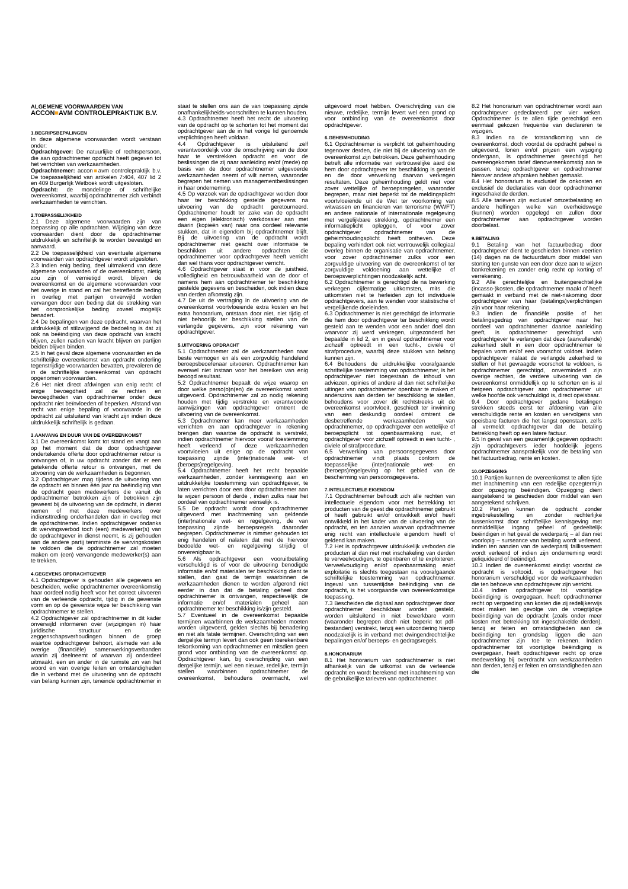ALGEMENE VOORWAARDEN VAN
ACCON■AVM CONTROLEPRAKTIJK B.V.
1.BEGRIPSBEPALINGEN
In deze algemene voorwaarden wordt verstaan onder:
Opdrachtgever: De natuurlijke of rechtspersoon, die aan opdrachtnemer opdracht heeft gegeven tot het verrichten van werkzaamheden.
Opdrachtnemer: accon■avm controlepraktijk b.v. De toepasselijkheid van artikelen 7:404, 407 lid 2 en 409 Burgerlijk Wetboek wordt uitgesloten.
Opdracht: de mondelinge of schriftelijke overeenkomst, waarbij opdrachtnemer zich verbindt werkzaamheden te verrichten.
2.TOEPASSELIJKHEID
2.1 Deze algemene voorwaarden zijn van toepassing op alle opdrachten. Wijziging van deze voorwaarden dient door de opdrachtnemer uitdrukkelijk en schriftelijk te worden bevestigd en aanvaard.
2.2 De toepasselijkheid van eventuele algemene voorwaarden van opdrachtgever wordt uitgesloten.
2.3 Indien enig beding, deel uitmakend van deze algemene voorwaarden of de overeenkomst, nietig zou zijn of vernietigd wordt, blijven de overeenkomst en de algemene voorwaarden voor het overige in stand en zal het betreffende beding in overleg met partijen onverwijld worden vervangen door een beding dat de strekking van het oorspronkelijke beding zoveel mogelijk benadert.
2.4 De bepalingen van deze opdracht, waarvan het uitdrukkelijk of stilzwijgend de bedoeling is dat zij ook na beëindiging van deze opdracht van kracht blijven, zullen nadien van kracht blijven en partijen beiden blijven binden.
2.5 In het geval deze algemene voorwaarden en de schriftelijke overeenkomst van opdracht onderling tegenstrijdige voorwaarden bevatten, prevaleren de in de schriftelijke overeenkomst van opdracht opgenomen voorwaarden.
2.6 Het niet direct afdwingen van enig recht of enige bevoegdheid zal de rechten en bevoegdheden van opdrachtnemer onder deze opdracht niet beïnvloeden of beperken. Afstand van recht van enige bepaling of voorwaarde in de opdracht zal uitsluitend van kracht zijn indien deze uitdrukkelijk schriftelijk is gedaan.
3.AANVANG EN DUUR VAN DE OVEREENKOMST
3.1 De overeenkomst komt tot stand en vangt aan op het moment dat de door opdrachtgever ondertekende offerte door opdrachtnemer retour is ontvangen of, in uw opdracht zonder dat er een getekende offerte retour is ontvangen, met de uitvoering van de werkzaamheden is begonnen.
3.2 Opdrachtgever mag tijdens de uitvoering van de opdracht en binnen één jaar na beëindiging van de opdracht geen medewerkers die vanuit de opdrachtnemer betrokken zijn of betrokken zijn geweest bij de uitvoering van de opdracht, in dienst nemen of met deze medewerkers over indiensttreding onderhandelen dan in overleg met de opdrachtnemer. Indien opdrachtgever ondanks dit wervingsverbod toch (een) medewerker(s) van de opdrachtgever in dienst neemt, is zij gehouden aan de andere partij tenminste de wervingskosten te voldoen die de opdrachtnemer zal moeten maken om (een) vervangende medewerker(s) aan te trekken.
4.GEGEVENS OPDRACHTGEVER
4.1 Opdrachtgever is gehouden alle gegevens en bescheiden, welke opdrachtnemer overeenkomstig haar oordeel nodig heeft voor het correct uitvoeren van de verleende opdracht, tijdig in de gewenste vorm en op de gewenste wijze ter beschikking van opdrachtnemer te stellen.
4.2 Opdrachtgever zal opdrachtnemer in dit kader onverwijld informeren over (wijzigingen in) haar juridische structuur en de zeggenschapsverhoudingen binnen de groep waartoe opdrachtgever behoort, alsmede van alle overige (financiële) samenwerkingsverbanden waarin zij deelneemt of waarvan zij onderdeel uitmaakt, een en ander in de ruimste zin van het woord en van overige feiten en omstandigheden die in verband met de uitvoering van de opdracht van belang kunnen zijn, teneinde opdrachtnemer in staat te stellen ons aan de van toepassing zijnde onafhankelijkheids-voorschriften te kunnen houden.
4.3 Opdrachtnemer heeft het recht de uitvoering van de opdracht op te schorten tot het moment dat opdrachtgever aan de in het vorige lid genoemde verplichtingen heeft voldaan.
4.4 Opdrachtgever is uitsluitend zelf verantwoordelijk voor de omschrijving van de door haar te verstrekken opdracht en voor de beslissingen die zij naar aanleiding en/of (mede) op basis van de door opdrachtnemer uitgevoerde werkzaamheden neemt of wilt nemen, waaronder begrepen het nemen van managementbeslissingen in haar onderneming.
4.5 Op verzoek van de opdrachtgever worden door haar ter beschikking gestelde gegevens na uitvoering van de opdracht geretourneerd. Opdrachtnemer houdt ter zake van de opdracht een eigen (elektronisch) werkdossier aan met daarin (kopieën van) naar ons oordeel relevante stukken, dat in eigendom bij opdrachtnemer blijft. Bij de uitvoering van de opdracht wordt opdrachtnemer niet geacht over informatie te beschikken uit andere opdrachten die opdrachtnemer voor opdrachtgever heeft verricht dan wel thans voor opdrachtgever verricht.
4.6 Opdrachtgever staat in voor de juistheid, volledigheid en betrouwbaarheid van de door of namens hem aan opdrachtnemer ter beschikking gestelde gegevens en bescheiden, ook indien deze van derden afkomstig zijn.
4.7 De uit de vertraging in de uitvoering van de overeenkomst voortvloeiende extra kosten en het extra honorarium, ontstaan door niet, niet tijdig of niet behoorlijk ter beschikking stellen van de verlangde gegevens, zijn voor rekening van opdrachtgever.
5.UITVOERING OPDRACHT
5.1 Opdrachtnemer zal de werkzaamheden naar beste vermogen en als een zorgvuldig handelend beroepsbeoefenaar uitvoeren. Opdrachtnemer kan evenwel niet instaan voor het bereiken van enig beoogd resultaat.
5.2 Opdrachtnemer bepaalt de wijze waarop en door welke perso(o)n(en) de overeenkomst wordt uitgevoerd. Opdrachtnemer zal zo nodig rekening houden met tijdig verstrekte en verantwoorde aanwijzingen van opdrachtgever omtrent de uitvoering van de overeenkomst.
5.3 Opdrachtnemer kan meer werkzaamheden verrichten en aan opdrachtgever in rekening brengen dan waartoe de opdracht is verstrekt, indien opdrachtnemer hiervoor vooraf toestemming heeft verleend of deze werkzaamheden voortvloeien uit enige op de opdracht van toepassing zijnde (inter)nationale wet- of (beroeps)regelgeving.
5.4 Opdrachtnemer heeft het recht bepaalde werkzaamheden, zonder kennisgeving aan en uitdrukkelijke toestemming van opdrachtgever, te laten verrichten door een door opdrachtnemer aan te wijzen persoon of derde , indien zulks naar het oordeel van opdrachtnemer wenselijk is.
5.5 De opdracht wordt door opdrachtnemer uitgevoerd met inachtneming van geldende (inter)nationale wet- en regelgeving, de van toepassing zijnde beroepsregels daaronder begrepen. Opdrachtnemer is nimmer gehouden tot enig handelen of nalaten dat met de hiervoor bedoelde wet- en regelgeving strijdig of onverenigbaar is.
5.6 Als opdrachtgever een vooruitbetaling verschuldigd is of voor de uitvoering benodigde informatie en/of materialen ter beschikking dient te stellen, dan gaat de termijn waarbinnen de werkzaamheden dienen te worden afgerond niet eerder in dan dat de betaling geheel door opdrachtnemer is ontvangen, respectievelijk de informatie en/of materialen geheel aan opdrachtnemer ter beschikking is/zijn gesteld.
5.7 Eventueel in de overeenkomst bepaalde termijnen waarbinnen de werkzaamheden moeten worden uitgevoerd, gelden slechts bij benadering en niet als fatale termijnen. Overschrijding van een dergelijke termijn levert dan ook geen toerekenbare tekortkoming van opdrachtnemer en mitsdien geen grond voor ontbinding van de overeenkomst op. Opdrachtgever kan, bij overschrijding van een dergelijke termijn, wel een nieuwe, redelijke, termijn stellen waarbinnen opdrachtnemer de overeenkomst, behoudens overmacht, wel uitgevoerd moet hebben. Overschrijding van die nieuwe, redelijke, termijn levert wel een grond op voor ontbinding van de overeenkomst door opdrachtgever.
6.GEHEIMHOUDING
6.1 Opdrachtnemer is verplicht tot geheimhouding tegenover derden, die niet bij de uitvoering van de overeenkomst zijn betrokken. Deze geheimhouding betreft alle informatie van vertrouwelijke aard die hem door opdrachtgever ter beschikking is gesteld en de door verwerking daarvan verkregen resultaten. Deze geheimhouding geldt niet voor zover wettelijke of beroepsregelen, waaronder begrepen, maar niet beperkt tot de meldingsplicht voortvloeiende uit de Wet ter voorkoming van witwassen en financieren van terrorisme (WWFT) en andere nationale of internationale regelgeving met vergelijkbare strekking, opdrachtnemer een informatieplicht opleggen, of voor zover opdrachtgever opdrachtnemer van de geheimhoudingsplicht heeft ontheven. Deze bepaling verhindert ook niet vertrouwelijk collegiaal overleg binnen de organisatie van opdrachtnemer, voor zover opdrachtnemer zulks voor een zorgvuldige uitvoering van de overeenkomst of ter zorgvuldige voldoening aan wettelijke of beroepsverplichtingen noodzakelijk acht.
6.2 Opdrachtnemer is gerechtigd de na bewerking verkregen cijfermatige uitkomsten, mits die uitkomsten niet te herleiden zijn tot individuele opdrachtgevers, aan te wenden voor statistische of vergelijkende doeleinden.
6.3 Opdrachtnemer is niet gerechtigd de informatie die hem door opdrachtgever ter beschikking wordt gesteld aan te wenden voor een ander doel dan waarvoor zij werd verkregen, uitgezonderd het bepaalde in lid 2, en in geval opdrachtnemer voor zichzelf optreedt in een tucht-, civiele of strafprocedure, waarbij deze stukken van belang kunnen zijn.
6.4 Behoudens de uitdrukkelijke voorafgaande schriftelijke toestemming van opdrachtnemer, is het opdrachtgever niet toegestaan de inhoud van adviezen, opinies of andere al dan niet schriftelijke uitingen van opdrachtnemer openbaar te maken of anderszins aan derden ter beschikking te stellen, behoudens voor zover dit rechtstreeks uit de overeenkomst voortvloeit, geschiedt ter inwinning van een deskundig oordeel omtrent de desbetreffende werkzaamheden van opdrachtnemer, op opdrachtgever een wettelijke of beroepsplicht tot openbaarmaking rust, of opdrachtgever voor zichzelf optreedt in een tucht- , civiele of strafprocedure.
6.5 Verwerking van persoonsgegevens door opdrachtnemer vindt plaats conform de toepasselijke (inter)nationale wet- en (beroeps)regelgeving op het gebied van de bescherming van persoonsgegevens.
7.INTELLECTUELE EIGENDOM
7.1 Opdrachtnemer behoudt zich alle rechten van intellectuele eigendom voor met betrekking tot producten van de geest die opdrachtnemer gebruikt of heeft gebruikt en/of ontwikkelt en/of heeft ontwikkeld in het kader van de uitvoering van de opdracht, en ten aanzien waarvan opdrachtnemer enig recht van intellectuele eigendom heeft of geldend kan maken.
7.2 Het is opdrachtgever uitdrukkelijk verboden die producten al dan niet met inschakeling van derden te verveelvoudigen, te openbaren of te exploiteren. Verveelvoudiging en/of openbaarmaking en/of exploitatie is slechts toegestaan na voorafgaande schriftelijke toestemming van opdrachtnemer. Ingeval van tussentijdse beëindiging van de opdracht, is het voorgaande van overeenkomstige toepassing.
7.3 Bescheiden die digitaal aan opdrachtgever door opdrachtnemer beschikbaar worden gesteld, worden uitsluitend in niet bewerkbare vorm (waaronder begrepen doch niet beperkt tot pdf-bestanden) verstrekt, tenzij een uitzondering hierop noodzakelijk is in verband met dwingendrechtelijke bepalingen en/of beroeps- en gedragsregels.
8.HONORARIUM
8.1 Het honorarium van opdrachtnemer is niet afhankelijk van de uitkomst van de verleende opdracht en wordt berekend met inachtneming van de gebruikelijke tarieven van opdrachtnemer.
8.2 Het honorarium van opdrachtnemer wordt aan opdrachtgever gedeclareerd per vier weken. Opdrachtnemer is te allen tijde gerechtigd een eenmaal gekozen frequentie van declareren te wijzigen.
8.3 Indien na de totstandkoming van de overeenkomst, doch voordat de opdracht geheel is uitgevoerd, lonen en/of prijzen een wijziging ondergaan, is opdrachtnemer gerechtigd het overeengekomen tarief dienovereenkomstig aan te passen, tenzij opdrachtgever en opdrachtnemer hierover andere afspraken hebben gemaakt.
8.4 Het honorarium is exclusief de onkosten en exclusief de declaraties van door opdrachtnemer ingeschakelde derden.
8.5 Alle tarieven zijn exclusief omzetbelasting en andere heffingen welke van overheidswege (kunnen) worden opgelegd en zullen door opdrachtnemer aan opdrachtgever worden doorbelast.
9.BETALING
9.1 Betaling van het factuurbedrag door opdrachtgever dient te geschieden binnen veertien (14) dagen na de factuurdatum door middel van storting ten gunste van een door deze aan te wijzen bankrekening en zonder enig recht op korting of verrekening.
9.2 Alle gerechtelijke en buitengerechtelijke (incasso-)kosten, die opdrachtnemer maakt of heeft gemaakt in verband met de niet-nakoming door opdrachtgever van haar (betalings)verplichtingen zijn voor haar rekening.
9.3 Indien de financiële positie of het betalingsgedrag van opdrachtgever naar het oordeel van opdrachtnemer daartoe aanleiding geeft, is opdrachtnemer gerechtigd van opdrachtgever te verlangen dat deze (aanvullende) zekerheid stelt in een door opdrachtnemer te bepalen vorm en/of een voorschot voldoet. Indien opdrachtgever nalaat de verlangde zekerheid te stellen of het gevraagde voorschot te voldoen, is opdrachtnemer gerechtigd, onverminderd zijn overige rechten, de verdere uitvoering van de overeenkomst onmiddellijk op te schorten en is al hetgeen opdrachtgever aan opdrachtnemer uit welke hoofde ook verschuldigd is, direct opeisbaar.
9.4 Door opdrachtgever gedane betalingen strekken steeds eerst ter afdoening van alle verschuldigde rente en kosten en vervolgens van opeisbare facturen die het langst openstaan, zelfs al vermeldt opdrachtgever dat de betaling betrekking heeft op een latere factuur.
9.5 In geval van een gezamenlijk gegeven opdracht zijn opdrachtgevers ieder hoofdelijk jegens opdrachtnemer aansprakelijk voor de betaling van het factuurbedrag, rente en kosten.
10.OPZEGGING
10.1 Partijen kunnen de overeenkomst te allen tijde met inachtneming van een redelijke opzegtermijn door opzegging beëindigen. Opzegging dient aangetekend te geschieden door middel van een aangetekend schrijven.
10.2 Partijen kunnen de opdracht zonder ingebrekestelling en zonder rechterlijke tussenkomst door schriftelijke kennisgeving met onmiddellijke ingang geheel of gedeeltelijk beëindigen in het geval de wederpartij – al dan niet voorlopig – surseance van betaling wordt verleend, indien ten aanzien van de wederpartij faillissement wordt verleend of indien zijn onderneming wordt geliquideerd of beëindigd.
10.3 Indien de overeenkomst eindigt voordat de opdracht is voltooid, is opdrachtgever het honorarium verschuldigd voor de werkzaamheden die ten behoeve van opdrachtgever zijn verricht.
10.4 Indien opdrachtgever tot voortijdige beëindiging is overgegaan, heeft opdrachtnemer recht op vergoeding van kosten die zij redelijkerwijs moet maken ten gevolge van de vroegtijdige beëindiging van de opdracht (zoals onder meer kosten met betrekking tot ingeschakelde derden), tenzij er feiten en omstandigheden aan de beëindiging ten grondslag liggen die aan opdrachtnemer zijn toe te rekenen. Indien opdrachtnemer tot voortijdige beëindiging is overgegaan, heeft opdrachtgever recht op onze medewerking bij overdracht van werkzaamheden aan derden, tenzij er feiten en omstandigheden aan die